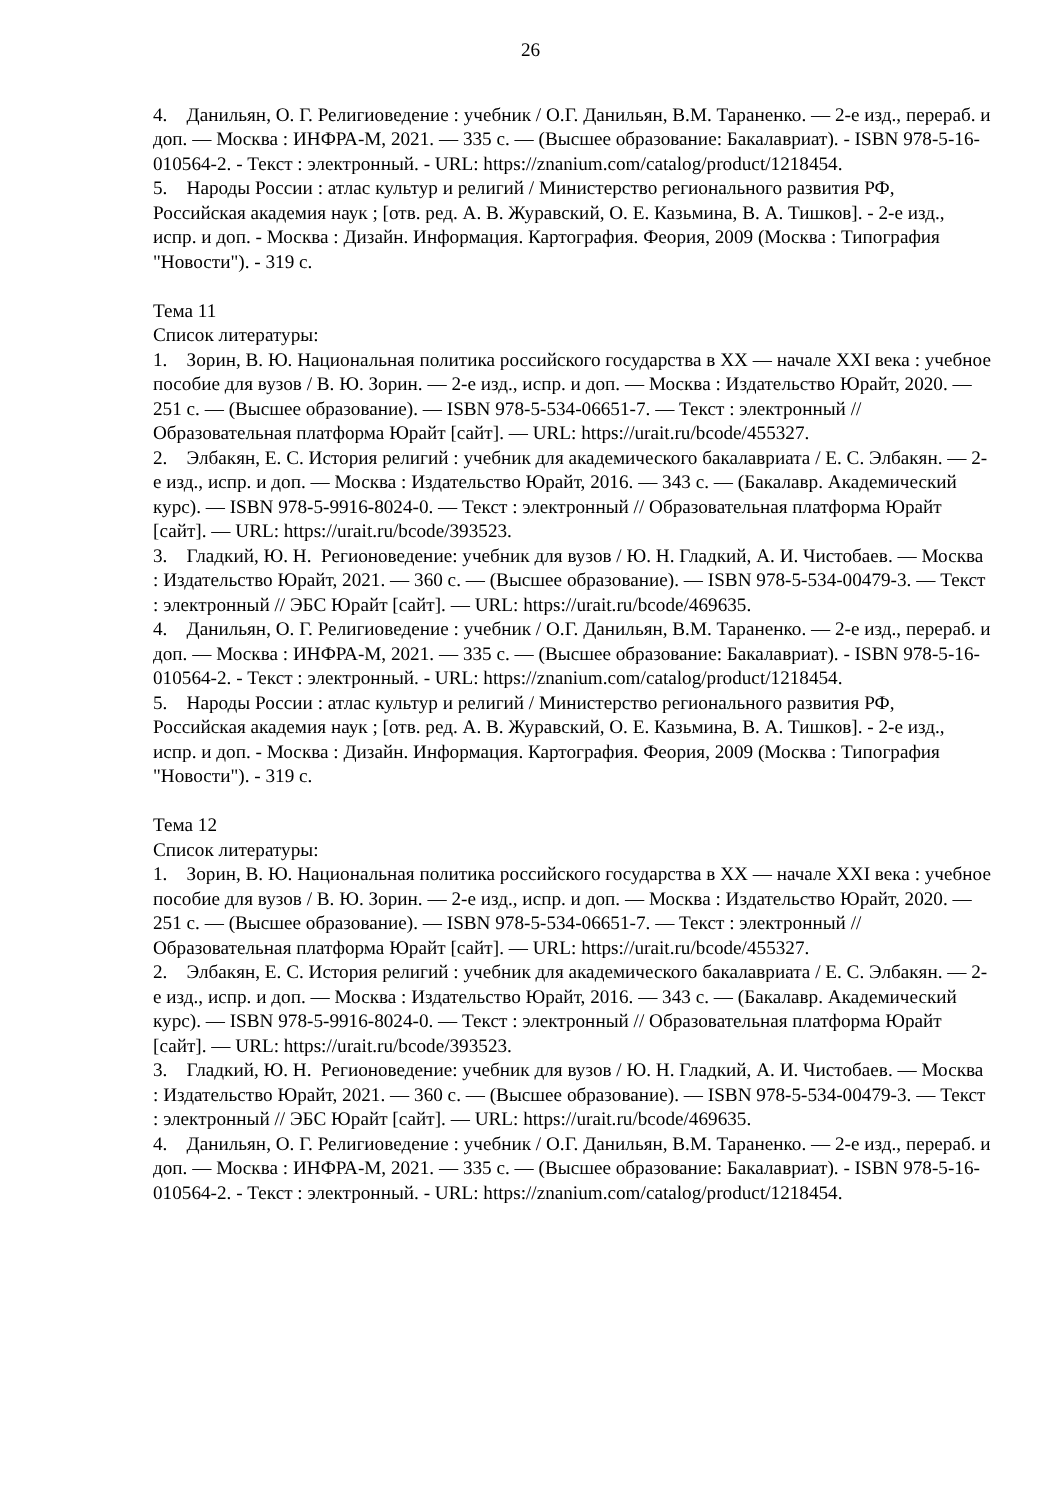26
4. Данильян, О. Г. Религиоведение : учебник / О.Г. Данильян, В.М. Тараненко. — 2-е изд., перераб. и доп. — Москва : ИНФРА-М, 2021. — 335 с. — (Высшее образование: Бакалавриат). - ISBN 978-5-16-010564-2. - Текст : электронный. - URL: https://znanium.com/catalog/product/1218454.
5. Народы России : атлас культур и религий / Министерство регионального развития РФ, Российская академия наук ; [отв. ред. А. В. Журавский, О. Е. Казьмина, В. А. Тишков]. - 2-е изд., испр. и доп. - Москва : Дизайн. Информация. Картография. Феория, 2009 (Москва : Типография "Новости"). - 319 с.
Тема 11
Список литературы:
1. Зорин, В. Ю. Национальная политика российского государства в XX — начале XXI века : учебное пособие для вузов / В. Ю. Зорин. — 2-е изд., испр. и доп. — Москва : Издательство Юрайт, 2020. — 251 с. — (Высшее образование). — ISBN 978-5-534-06651-7. — Текст : электронный // Образовательная платформа Юрайт [сайт]. — URL: https://urait.ru/bcode/455327.
2. Элбакян, Е. С. История религий : учебник для академического бакалавриата / Е. С. Элбакян. — 2-е изд., испр. и доп. — Москва : Издательство Юрайт, 2016. — 343 с. — (Бакалавр. Академический курс). — ISBN 978-5-9916-8024-0. — Текст : электронный // Образовательная платформа Юрайт [сайт]. — URL: https://urait.ru/bcode/393523.
3. Гладкий, Ю. Н. Регионоведение: учебник для вузов / Ю. Н. Гладкий, А. И. Чистобаев. — Москва : Издательство Юрайт, 2021. — 360 с. — (Высшее образование). — ISBN 978-5-534-00479-3. — Текст : электронный // ЭБС Юрайт [сайт]. — URL: https://urait.ru/bcode/469635.
4. Данильян, О. Г. Религиоведение : учебник / О.Г. Данильян, В.М. Тараненко. — 2-е изд., перераб. и доп. — Москва : ИНФРА-М, 2021. — 335 с. — (Высшее образование: Бакалавриат). - ISBN 978-5-16-010564-2. - Текст : электронный. - URL: https://znanium.com/catalog/product/1218454.
5. Народы России : атлас культур и религий / Министерство регионального развития РФ, Российская академия наук ; [отв. ред. А. В. Журавский, О. Е. Казьмина, В. А. Тишков]. - 2-е изд., испр. и доп. - Москва : Дизайн. Информация. Картография. Феория, 2009 (Москва : Типография "Новости"). - 319 с.
Тема 12
Список литературы:
1. Зорин, В. Ю. Национальная политика российского государства в XX — начале XXI века : учебное пособие для вузов / В. Ю. Зорин. — 2-е изд., испр. и доп. — Москва : Издательство Юрайт, 2020. — 251 с. — (Высшее образование). — ISBN 978-5-534-06651-7. — Текст : электронный // Образовательная платформа Юрайт [сайт]. — URL: https://urait.ru/bcode/455327.
2. Элбакян, Е. С. История религий : учебник для академического бакалавриата / Е. С. Элбакян. — 2-е изд., испр. и доп. — Москва : Издательство Юрайт, 2016. — 343 с. — (Бакалавр. Академический курс). — ISBN 978-5-9916-8024-0. — Текст : электронный // Образовательная платформа Юрайт [сайт]. — URL: https://urait.ru/bcode/393523.
3. Гладкий, Ю. Н. Регионоведение: учебник для вузов / Ю. Н. Гладкий, А. И. Чистобаев. — Москва : Издательство Юрайт, 2021. — 360 с. — (Высшее образование). — ISBN 978-5-534-00479-3. — Текст : электронный // ЭБС Юрайт [сайт]. — URL: https://urait.ru/bcode/469635.
4. Данильян, О. Г. Религиоведение : учебник / О.Г. Данильян, В.М. Тараненко. — 2-е изд., перераб. и доп. — Москва : ИНФРА-М, 2021. — 335 с. — (Высшее образование: Бакалавриат). - ISBN 978-5-16-010564-2. - Текст : электронный. - URL: https://znanium.com/catalog/product/1218454.